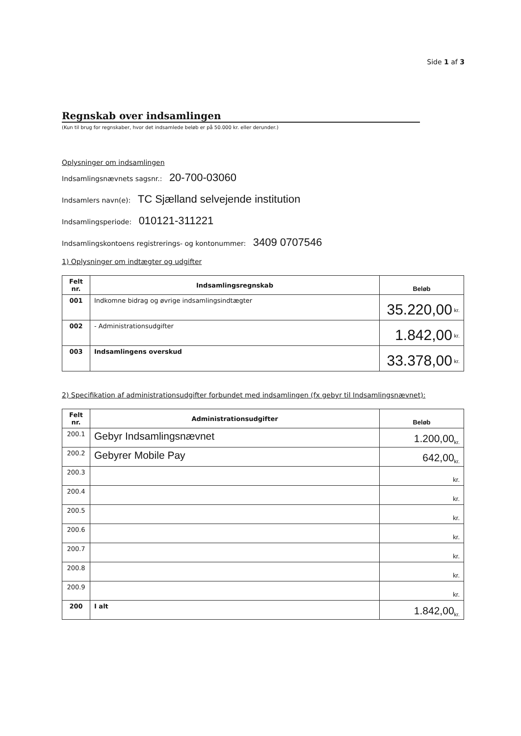Side 1 af 3
Regnskab over indsamlingen
(Kun til brug for regnskaber, hvor det indsamlede beløb er på 50.000 kr. eller derunder.)
Oplysninger om indsamlingen
Indsamlingsnævnets sagsnr.: 20-700-03060
Indsamlers navn(e): TC Sjælland selvejende institution
Indsamlingsperiode: 010121-311221
Indsamlingskontoens registrerings- og kontonummer: 3409 0707546
1) Oplysninger om indtægter og udgifter
| Felt nr. | Indsamlingsregnskab | Beløb |
| --- | --- | --- |
| 001 | Indkomne bidrag og øvrige indsamlingsindtægter | 35.220,00 <sup>kr.</sup> |
| 002 | - Administrationsudgifter | 1.842,00 <sup>kr.</sup> |
| 003 | Indsamlingens overskud | 33.378,00 <sup>kr.</sup> |
2) Specifikation af administrationsudgifter forbundet med indsamlingen (fx gebyr til Indsamlingsnævnet):
| Felt nr. | Administrationsudgifter | Beløb |
| --- | --- | --- |
| 200.1 | Gebyr Indsamlingsnævnet | 1.200,00<sub>kr.</sub> |
| 200.2 | Gebyrer Mobile Pay | 642,00<sub>kr.</sub> |
| 200.3 | | kr. |
| 200.4 | | kr. |
| 200.5 | | kr. |
| 200.6 | | kr. |
| 200.7 | | kr. |
| 200.8 | | kr. |
| 200.9 | | kr. |
| 200 | I alt | 1.842,00<sub>kr.</sub> |